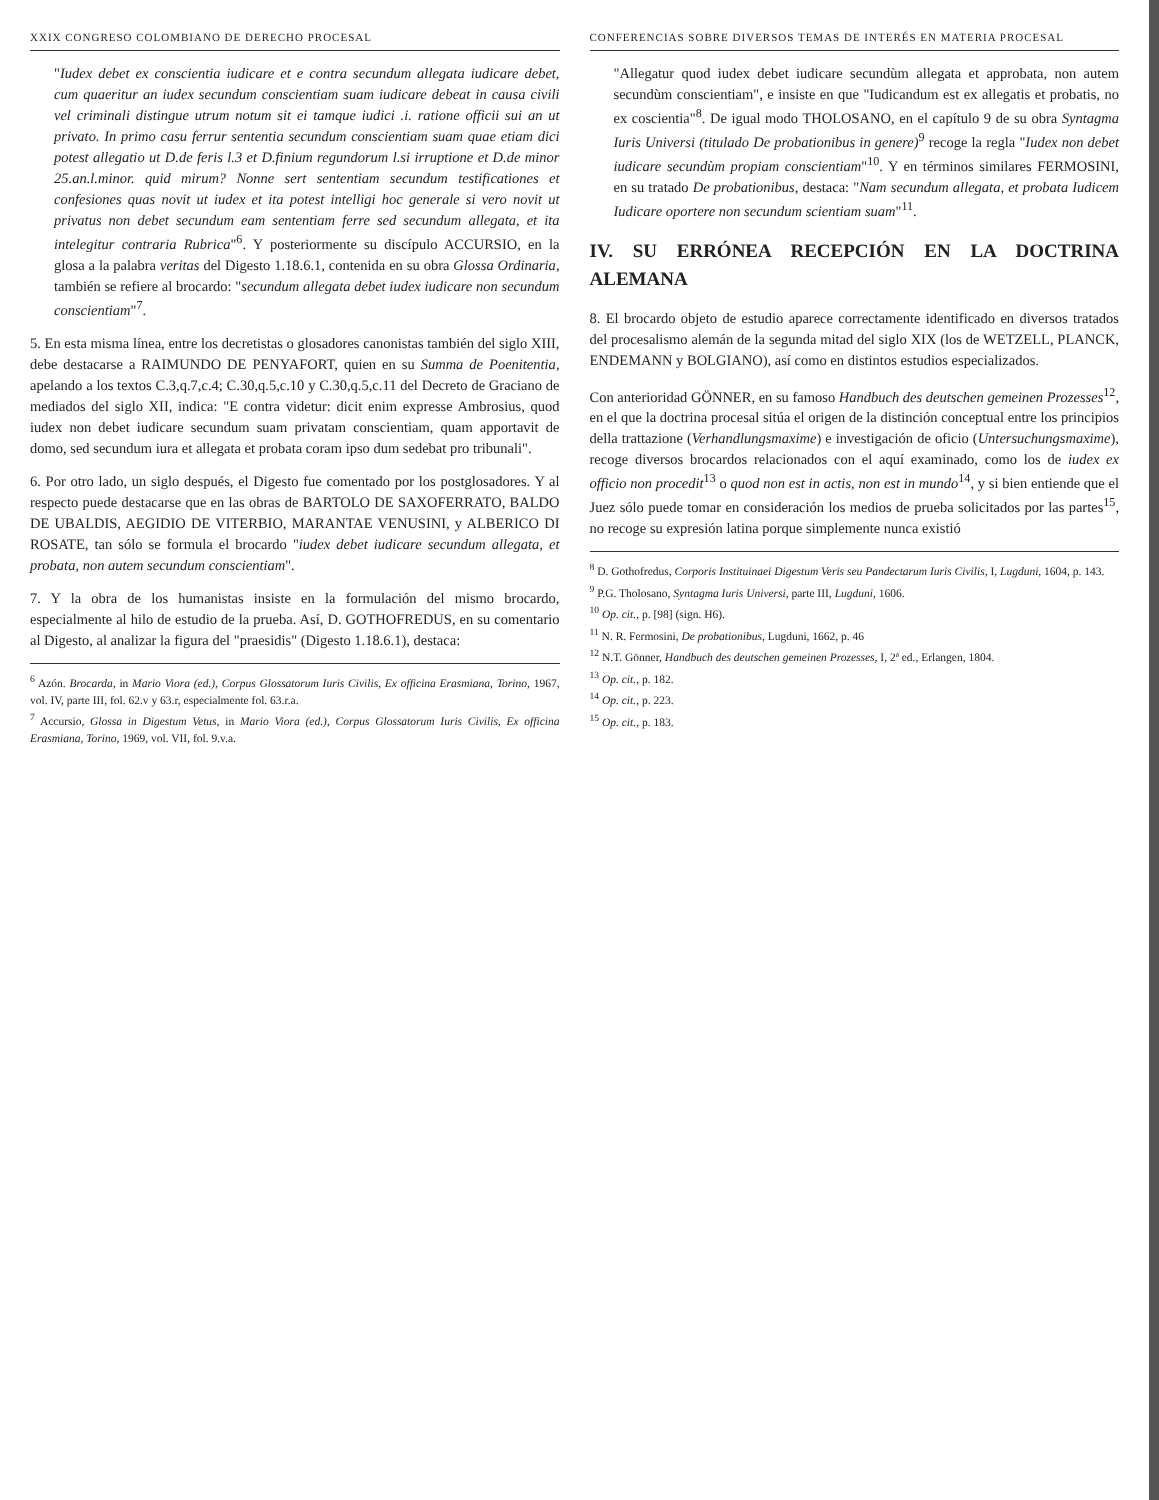XXIX CONGRESO COLOMBIANO DE DERECHO PROCESAL
"Iudex debet ex conscientia iudicare et e contra secundum allegata iudicare debet, cum quaeritur an iudex secundum conscientiam suam iudicare debeat in causa civili vel criminali distingue utrum notum sit ei tamque iudici .i. ratione officii sui an ut privato. In primo casu ferrur sententia secundum conscientiam suam quae etiam dici potest allegatio ut D.de feris l.3 et D.finium regundorum l.si irruptione et D.de minor 25.an.l.minor. quid mirum? Nonne sert sententiam secundum testificationes et confesiones quas novit ut iudex et ita potest intelligi hoc generale si vero novit ut privatus non debet secundum eam sententiam ferre sed secundum allegata, et ita intelegitur contraria Rubrica"<sup>6</sup>. Y posteriormente su discípulo ACCURSIO, en la glosa a la palabra veritas del Digesto 1.18.6.1, contenida en su obra Glossa Ordinaria, también se refiere al brocardo: "secundum allegata debet iudex iudicare non secundum conscientiam"<sup>7</sup>.
5. En esta misma línea, entre los decretistas o glosadores canonistas también del siglo XIII, debe destacarse a RAIMUNDO DE PENYAFORT, quien en su Summa de Poenitentia, apelando a los textos C.3,q.7,c.4; C.30,q.5,c.10 y C.30,q.5,c.11 del Decreto de Graciano de mediados del siglo XII, indica: "E contra videtur: dicit enim expresse Ambrosius, quod iudex non debet iudicare secundum suam privatam conscientiam, quam apportavit de domo, sed secundum iura et allegata et probata coram ipso dum sedebat pro tribunali".
6. Por otro lado, un siglo después, el Digesto fue comentado por los postglosadores. Y al respecto puede destacarse que en las obras de BARTOLO DE SAXOFERRATO, BALDO DE UBALDIS, AEGIDIO DE VITERBIO, MARANTAE VENUSINI, y ALBERICO DI ROSATE, tan sólo se formula el brocardo "iudex debet iudicare secundum allegata, et probata, non autem secundum conscientiam".
7. Y la obra de los humanistas insiste en la formulación del mismo brocardo, especialmente al hilo de estudio de la prueba. Así, D. GOTHOFREDUS, en su comentario al Digesto, al analizar la figura del "praesidis" (Digesto 1.18.6.1), destaca:
<sup>6</sup> Azón. Brocarda, in Mario Viora (ed.), Corpus Glossatorum Iuris Civilis, Ex officina Erasmiana, Torino, 1967, vol. IV, parte III, fol. 62.v y 63.r, especialmente fol. 63.r.a.
<sup>7</sup> Accursio, Glossa in Digestum Vetus, in Mario Viora (ed.), Corpus Glossatorum Iuris Civilis, Ex officina Erasmiana, Torino, 1969, vol. VII, fol. 9.v.a.
CONFERENCIAS SOBRE DIVERSOS TEMAS DE INTERÉS EN MATERIA PROCESAL
"Allegatur quod iudex debet iudicare secundùm allegata et approbata, non autem secundùm conscientiam", e insiste en que "Iudicandum est ex allegatis et probatis, no ex coscientia"<sup>8</sup>. De igual modo THOLOSANO, en el capítulo 9 de su obra Syntagma Iuris Universi (titulado De probationibus in genere)<sup>9</sup> recoge la regla "Iudex non debet iudicare secundùm propiam conscientiam"<sup>10</sup>. Y en términos similares FERMOSINI, en su tratado De probationibus, destaca: "Nam secundum allegata, et probata Iudicem Iudicare oportere non secundum scientiam suam"<sup>11</sup>.
IV. SU ERRÓNEA RECEPCIÓN EN LA DOCTRINA ALEMANA
8. El brocardo objeto de estudio aparece correctamente identificado en diversos tratados del procesalismo alemán de la segunda mitad del siglo XIX (los de WETZELL, PLANCK, ENDEMANN y BOLGIANO), así como en distintos estudios especializados.
Con anterioridad GÖNNER, en su famoso Handbuch des deutschen gemeinen Prozesses<sup>12</sup>, en el que la doctrina procesal sitúa el origen de la distinción conceptual entre los principios della trattazione (Verhandlungsmaxime) e investigación de oficio (Untersuchungsmaxime), recoge diversos brocardos relacionados con el aquí examinado, como los de iudex ex officio non procedit<sup>13</sup> o quod non est in actis, non est in mundo<sup>14</sup>, y si bien entiende que el Juez sólo puede tomar en consideración los medios de prueba solicitados por las partes<sup>15</sup>, no recoge su expresión latina porque simplemente nunca existió
<sup>8</sup> D. Gothofredus, Corporis Instituinaei Digestum Veris seu Pandectarum Iuris Civilis, I, Lugduni, 1604, p. 143.
<sup>9</sup> P.G. Tholosano, Syntagma Iuris Universi, parte III, Lugduni, 1606.
<sup>10</sup> Op. cit., p. [98] (sign. H6).
<sup>11</sup> N. R. Fermosini, De probationibus, Lugduni, 1662, p. 46
<sup>12</sup> N.T. Gönner, Handbuch des deutschen gemeinen Prozesses, I, 2ª ed., Erlangen, 1804.
<sup>13</sup> Op. cit., p. 182.
<sup>14</sup> Op. cit., p. 223.
<sup>15</sup> Op. cit., p. 183.